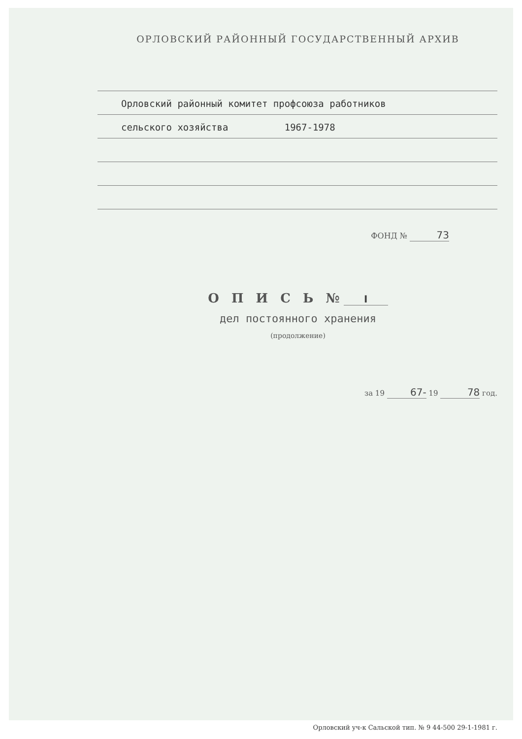ОРЛОВСКИЙ РАЙОННЫЙ ГОСУДАРСТВЕННЫЙ АРХИВ
Орловский районный комитет профсоюза работников
сельского хозяйства 1967-1978
ФОНД № 73
О П И С Ь № I
дел постоянного хранения
(продолжение)
за 19 67- 19 78 год.
Орловский уч-к Сальской тип. № 9 44-500 29-1-1981 г.